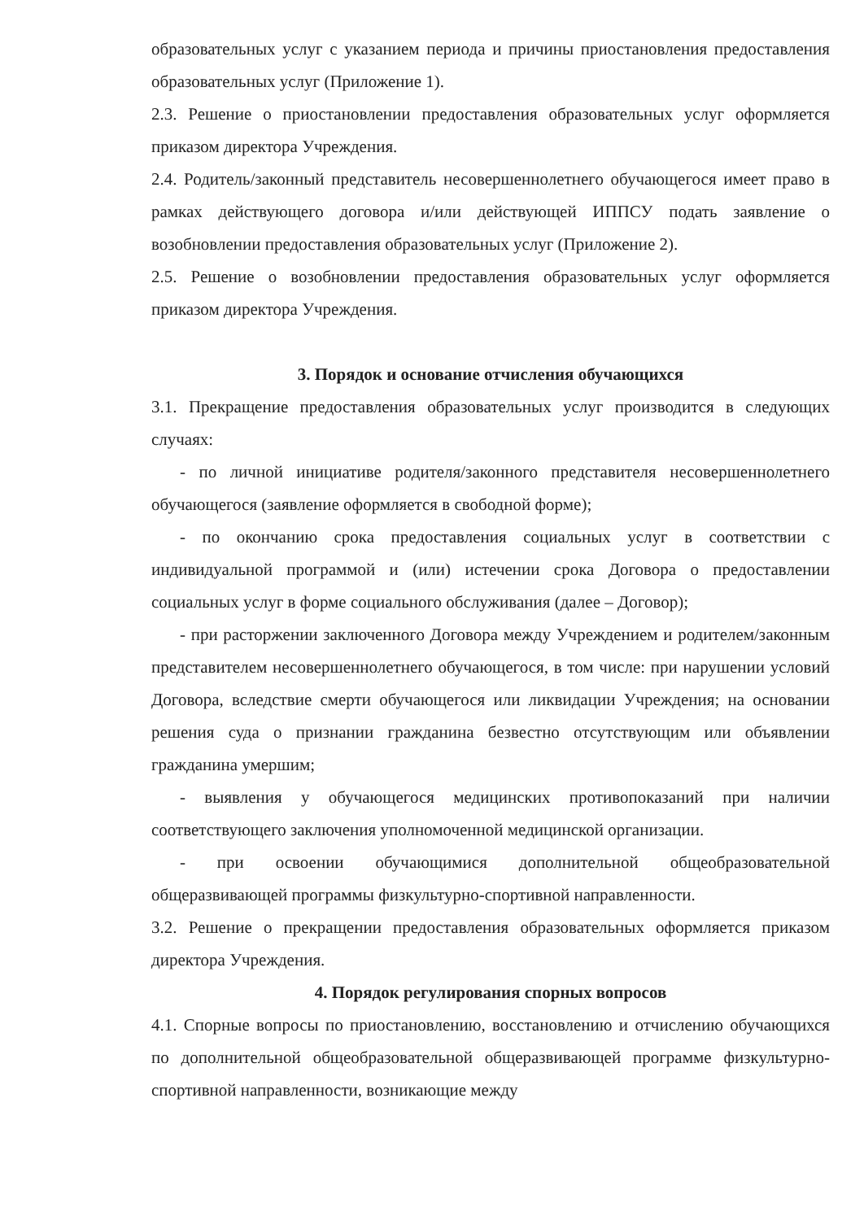образовательных услуг с указанием периода и причины приостановления предоставления образовательных услуг (Приложение 1).
2.3. Решение о приостановлении предоставления образовательных услуг оформляется приказом директора Учреждения.
2.4. Родитель/законный представитель несовершеннолетнего обучающегося имеет право в рамках действующего договора и/или действующей ИППСУ подать заявление о возобновлении предоставления образовательных услуг (Приложение 2).
2.5. Решение о возобновлении предоставления образовательных услуг оформляется приказом директора Учреждения.
3. Порядок и основание отчисления обучающихся
3.1. Прекращение предоставления образовательных услуг производится в следующих случаях:
- по личной инициативе родителя/законного представителя несовершеннолетнего обучающегося (заявление оформляется в свободной форме);
- по окончанию срока предоставления социальных услуг в соответствии с индивидуальной программой и (или) истечении срока Договора о предоставлении социальных услуг в форме социального обслуживания (далее – Договор);
- при расторжении заключенного Договора между Учреждением и родителем/законным представителем несовершеннолетнего обучающегося, в том числе: при нарушении условий Договора, вследствие смерти обучающегося или ликвидации Учреждения; на основании решения суда о признании гражданина безвестно отсутствующим или объявлении гражданина умершим;
- выявления у обучающегося медицинских противопоказаний при наличии соответствующего заключения уполномоченной медицинской организации.
- при освоении обучающимися дополнительной общеобразовательной общеразвивающей программы физкультурно-спортивной направленности.
3.2. Решение о прекращении предоставления образовательных оформляется приказом директора Учреждения.
4. Порядок регулирования спорных вопросов
4.1. Спорные вопросы по приостановлению, восстановлению и отчислению обучающихся по дополнительной общеобразовательной общеразвивающей программе физкультурно-спортивной направленности, возникающие между